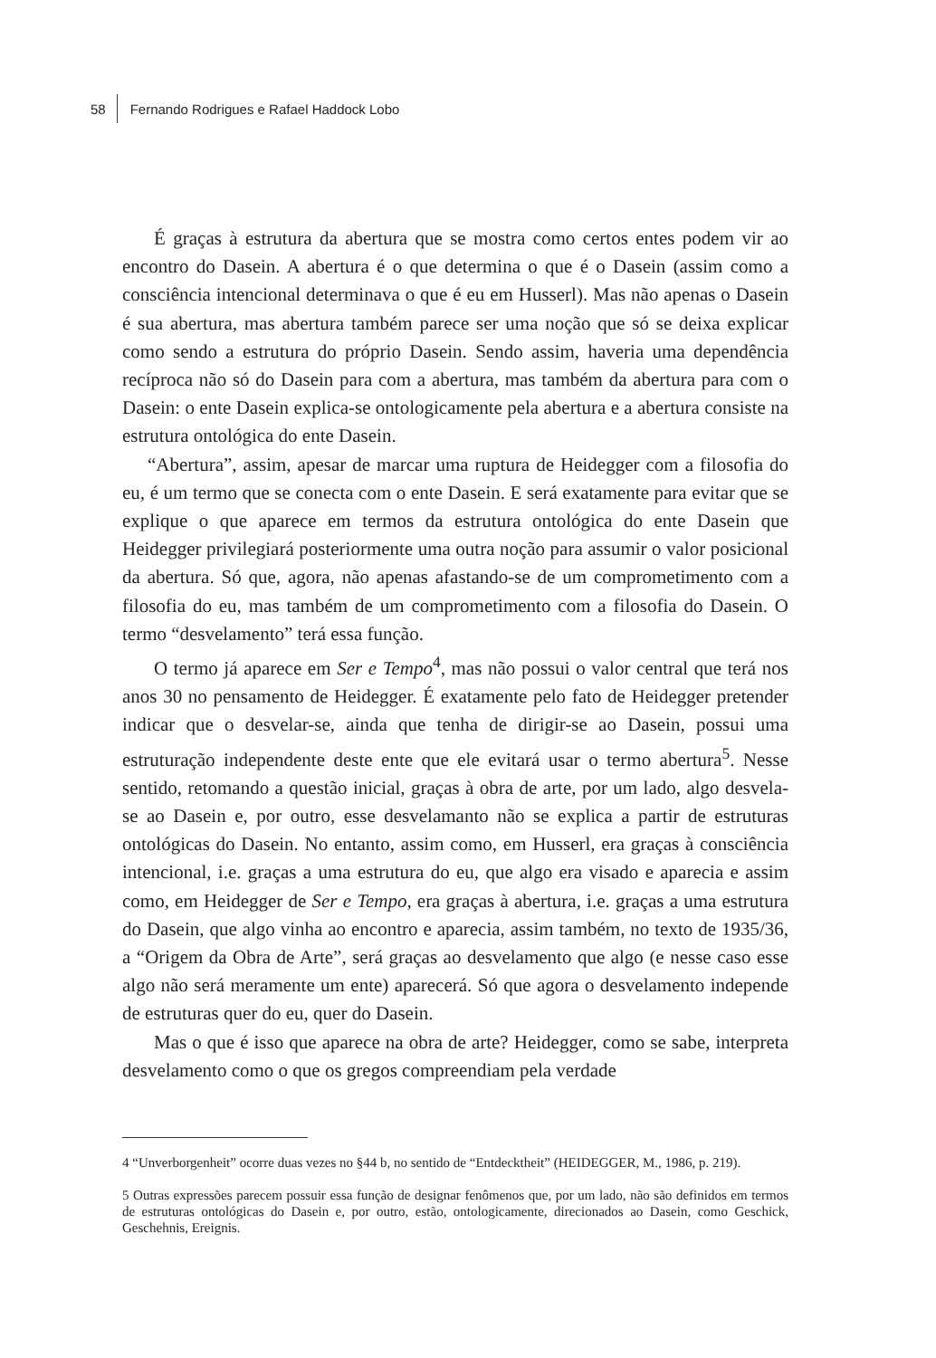58 Fernando Rodrigues e Rafael Haddock Lobo
É graças à estrutura da abertura que se mostra como certos entes podem vir ao encontro do Dasein. A abertura é o que determina o que é o Dasein (assim como a consciência intencional determinava o que é eu em Husserl). Mas não apenas o Dasein é sua abertura, mas abertura também parece ser uma noção que só se deixa explicar como sendo a estrutura do próprio Dasein. Sendo assim, haveria uma dependência recíproca não só do Dasein para com a abertura, mas também da abertura para com o Dasein: o ente Dasein explica-se ontologicamente pela abertura e a abertura consiste na estrutura ontológica do ente Dasein.
“Abertura”, assim, apesar de marcar uma ruptura de Heidegger com a filosofia do eu, é um termo que se conecta com o ente Dasein. E será exatamente para evitar que se explique o que aparece em termos da estrutura ontológica do ente Dasein que Heidegger privilegiará posteriormente uma outra noção para assumir o valor posicional da abertura. Só que, agora, não apenas afastando-se de um comprometimento com a filosofia do eu, mas também de um comprometimento com a filosofia do Dasein. O termo “desvelamento” terá essa função.
O termo já aparece em Ser e Tempo<sup>4</sup>, mas não possui o valor central que terá nos anos 30 no pensamento de Heidegger. É exatamente pelo fato de Heidegger pretender indicar que o desvelar-se, ainda que tenha de dirigir-se ao Dasein, possui uma estruturação independente deste ente que ele evitará usar o termo abertura<sup>5</sup>. Nesse sentido, retomando a questão inicial, graças à obra de arte, por um lado, algo desvela-se ao Dasein e, por outro, esse desvelamanto não se explica a partir de estruturas ontológicas do Dasein. No entanto, assim como, em Husserl, era graças à consciência intencional, i.e. graças a uma estrutura do eu, que algo era visado e aparecia e assim como, em Heidegger de Ser e Tempo, era graças à abertura, i.e. graças a uma estrutura do Dasein, que algo vinha ao encontro e aparecia, assim também, no texto de 1935/36, a “Origem da Obra de Arte”, será graças ao desvelamento que algo (e nesse caso esse algo não será meramente um ente) aparecerá. Só que agora o desvelamento independe de estruturas quer do eu, quer do Dasein.
Mas o que é isso que aparece na obra de arte? Heidegger, como se sabe, interpreta desvelamento como o que os gregos compreendiam pela verdade
4 “Unverborgenheit” ocorre duas vezes no §44 b, no sentido de “Entdecktheit” (HEIDEGGER, M., 1986, p. 219).
5 Outras expressões parecem possuir essa função de designar fenômenos que, por um lado, não são definidos em termos de estruturas ontológicas do Dasein e, por outro, estão, ontologicamente, direcionados ao Dasein, como Geschick, Geschehnis, Ereignis.